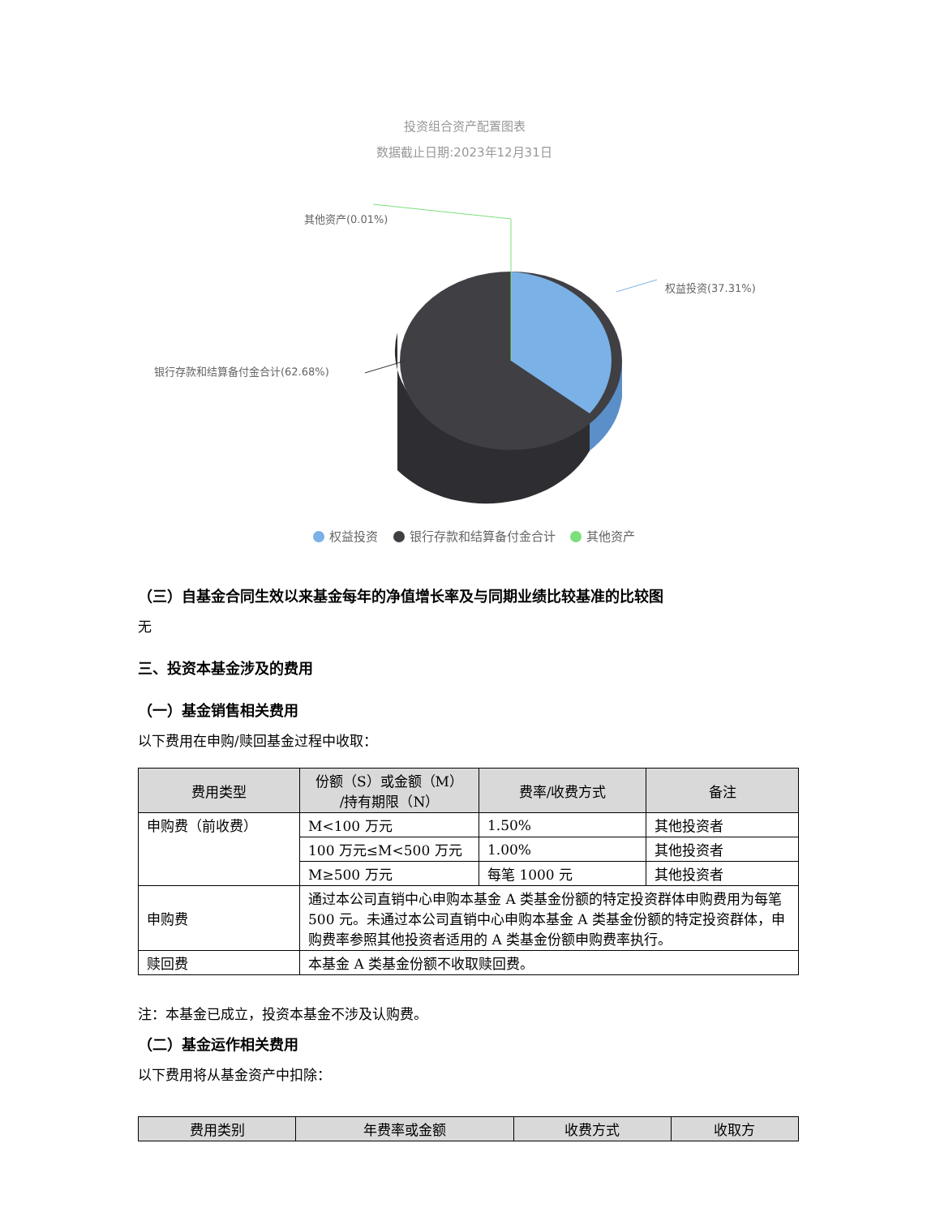投资组合资产配置图表
数据截止日期:2023年12月31日
其他资产(0.01%)
权益投资(37.31%)
银行存款和结算备付金合计(62.68%)
权益投资 银行存款和结算备付金合计 其他资产
（三）自基金合同生效以来基金每年的净值增长率及与同期业绩比较基准的比较图
无
三、投资本基金涉及的费用
（一）基金销售相关费用
以下费用在申购/赎回基金过程中收取：
| 费用类型 | 份额（S）或金额（M） /持有期限（N） | 费率/收费方式 | 备注 |
| --- | --- | --- | --- |
| 申购费（前收费） | M<100 万元 | 1.50% | 其他投资者 |
| | 100 万元≤M<500 万元 | 1.00% | 其他投资者 |
| | M≥500 万元 | 每笔 1000 元 | 其他投资者 |
| 申购费 | 通过本公司直销中心申购本基金 A 类基金份额的特定投资群体申购费用为每笔 500 元。未通过本公司直销中心申购本基金 A 类基金份额的特定投资群体，申购费率参照其他投资者适用的 A 类基金份额申购费率执行。 | | |
| 赎回费 | 本基金 A 类基金份额不收取赎回费。 | | |
注：本基金已成立，投资本基金不涉及认购费。
（二）基金运作相关费用
以下费用将从基金资产中扣除：
| 费用类别 | 年费率或金额 | 收费方式 | 收取方 |
| --- | --- | --- | --- |